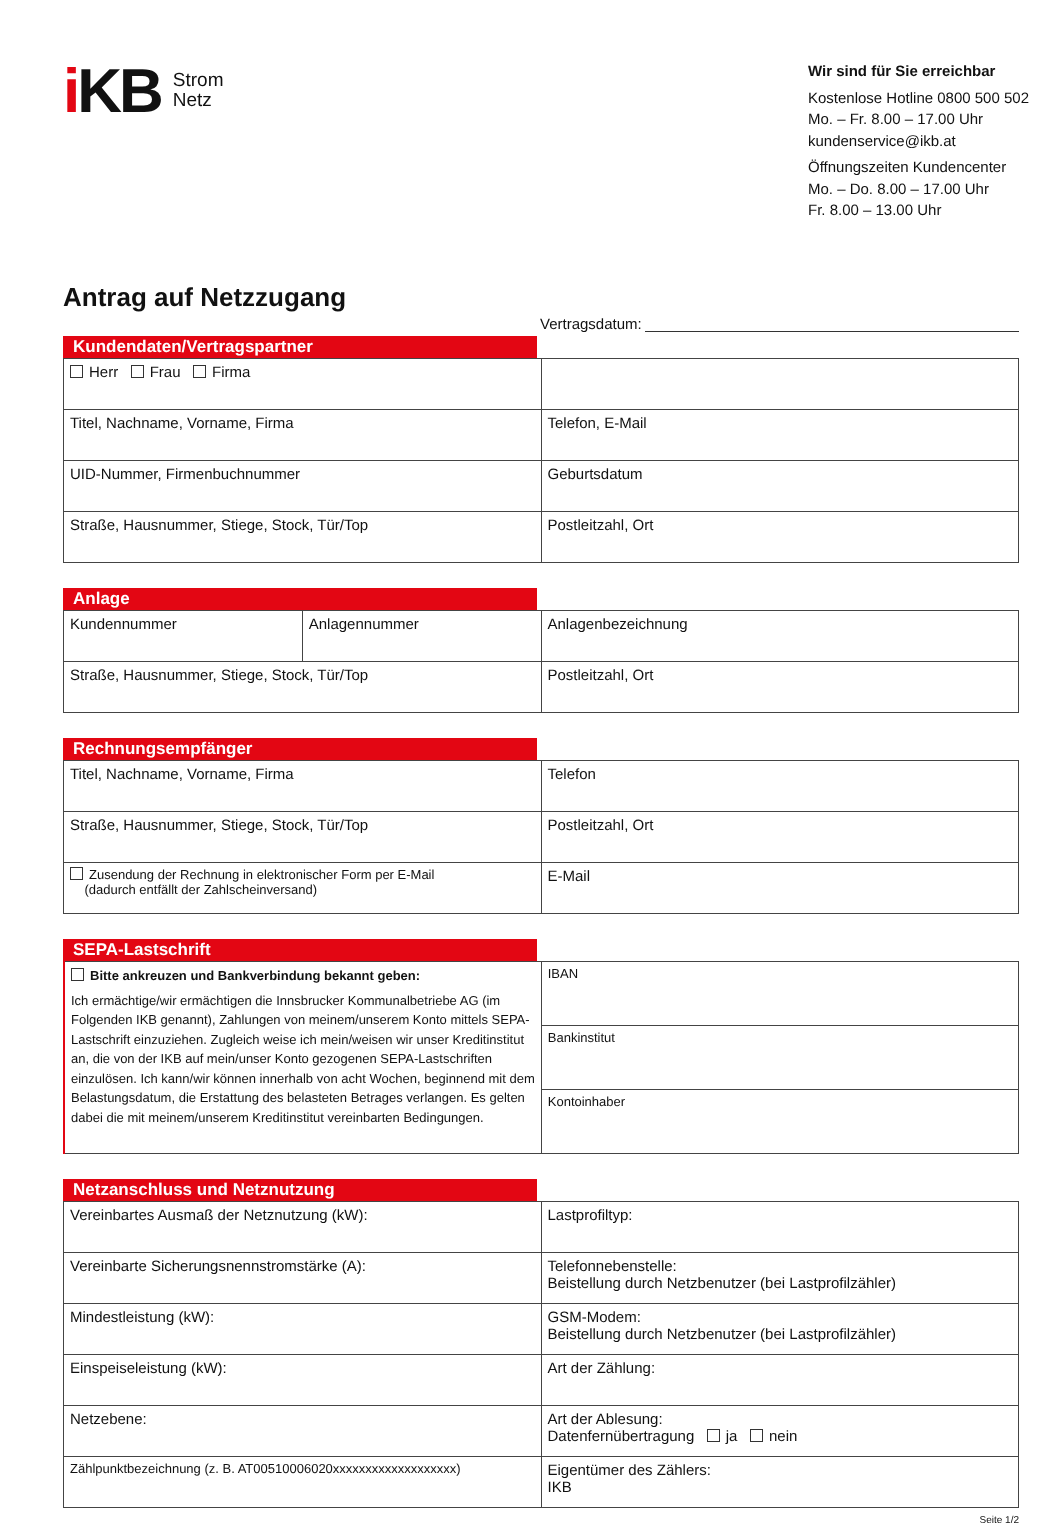i KB
Strom
Netz
Wir sind für Sie erreichbar
Kostenlose Hotline 0800 500 502
Mo. – Fr. 8.00 – 17.00 Uhr
kundenservice@ikb.at
Öffnungszeiten Kundencenter
Mo. – Do. 8.00 – 17.00 Uhr
Fr. 8.00 – 13.00 Uhr
Antrag auf Netzzugang
Vertragsdatum:
Kundendaten/Vertragspartner
| Herr Frau Firma | |
| Titel, Nachname, Vorname, Firma | Telefon, E-Mail |
| UID-Nummer, Firmenbuchnummer | Geburtsdatum |
| Straße, Hausnummer, Stiege, Stock, Tür/Top | Postleitzahl, Ort |
Anlage
| Kundennummer | Anlagennummer | Anlagenbezeichnung |
| Straße, Hausnummer, Stiege, Stock, Tür/Top | | Postleitzahl, Ort |
Rechnungsempfänger
| Titel, Nachname, Vorname, Firma | Telefon |
| Straße, Hausnummer, Stiege, Stock, Tür/Top | Postleitzahl, Ort |
| Zusendung der Rechnung in elektronischer Form per E-Mail (dadurch entfällt der Zahlscheinversand) | E-Mail |
SEPA-Lastschrift
| Bitte ankreuzen und Bankverbindung bekannt geben: Ich ermächtige/wir ermächtigen die Innsbrucker Kommunalbetriebe AG (im Folgenden IKB genannt), Zahlungen von meinem/unserem Konto mittels SEPA-Lastschrift einzuziehen. Zugleich weise ich mein/weisen wir unser Kreditinstitut an, die von der IKB auf mein/unser Konto gezogenen SEPA-Lastschriften einzulösen. Ich kann/wir können innerhalb von acht Wochen, beginnend mit dem Belastungsdatum, die Erstattung des belasteten Betrages verlangen. Es gelten dabei die mit meinem/unserem Kreditinstitut vereinbarten Bedingungen. | IBAN |
| | Bankinstitut |
| | Kontoinhaber |
Netzanschluss und Netznutzung
| Vereinbartes Ausmaß der Netznutzung (kW): | Lastprofiltyp: |
| Vereinbarte Sicherungsnennstromstärke (A): | Telefonnebenstelle: Beistellung durch Netzbenutzer (bei Lastprofilzähler) |
| Mindestleistung (kW): | GSM-Modem: Beistellung durch Netzbenutzer (bei Lastprofilzähler) |
| Einspeiseleistung (kW): | Art der Zählung: |
| Netzebene: | Art der Ablesung: Datenfernübertragung ja nein |
| Zählpunktbezeichnung (z. B. AT00510006020xxxxxxxxxxxxxxxxxxx) | Eigentümer des Zählers: IKB |
Seite 1/2